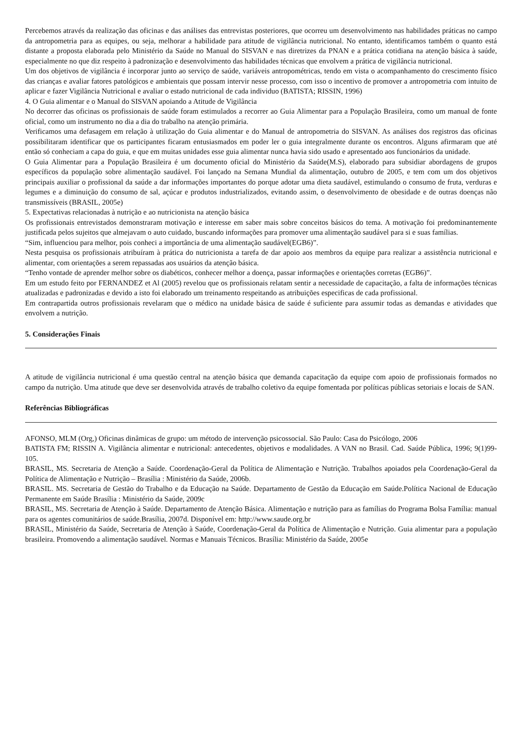Percebemos através da realização das oficinas e das análises das entrevistas posteriores, que ocorreu um desenvolvimento nas habilidades práticas no campo da antropometria para as equipes, ou seja, melhorar a habilidade para atitude de vigilância nutricional. No entanto, identificamos também o quanto está distante a proposta elaborada pelo Ministério da Saúde no Manual do SISVAN e nas diretrizes da PNAN e a prática cotidiana na atenção básica à saúde, especialmente no que diz respeito à padronização e desenvolvimento das habilidades técnicas que envolvem a prática de vigilância nutricional.
Um dos objetivos de vigilância é incorporar junto ao serviço de saúde, variáveis antropométricas, tendo em vista o acompanhamento do crescimento físico das crianças e avaliar fatores patológicos e ambientais que possam intervir nesse processo, com isso o incentivo de promover a antropometria com intuito de aplicar e fazer Vigilância Nutricional e avaliar o estado nutricional de cada individuo (BATISTA; RISSIN, 1996)
4. O Guia alimentar e o Manual do SISVAN apoiando a Atitude de Vigilância
No decorrer das oficinas os profissionais de saúde foram estimulados a recorrer ao Guia Alimentar para a População Brasileira, como um manual de fonte oficial, como um instrumento no dia a dia do trabalho na atenção primária.
Verificamos uma defasagem em relação à utilização do Guia alimentar e do Manual de antropometria do SISVAN. As análises dos registros das oficinas possibilitaram identificar que os participantes ficaram entusiasmados em poder ler o guia integralmente durante os encontros. Alguns afirmaram que até então só conheciam a capa do guia, e que em muitas unidades esse guia alimentar nunca havia sido usado e apresentado aos funcionários da unidade.
O Guia Alimentar para a População Brasileira é um documento oficial do Ministério da Saúde(M.S), elaborado para subsidiar abordagens de grupos específicos da população sobre alimentação saudável. Foi lançado na Semana Mundial da alimentação, outubro de 2005, e tem com um dos objetivos principais auxiliar o profissional da saúde a dar informações importantes do porque adotar uma dieta saudável, estimulando o consumo de fruta, verduras e legumes e a diminuição do consumo de sal, açúcar e produtos industrializados, evitando assim, o desenvolvimento de obesidade e de outras doenças não transmissíveis (BRASIL, 2005e)
5. Expectativas relacionadas à nutrição e ao nutricionista na atenção básica
Os profissionais entrevistados demonstraram motivação e interesse em saber mais sobre conceitos básicos do tema. A motivação foi predominantemente justificada pelos sujeitos que almejavam o auto cuidado, buscando informações para promover uma alimentação saudável para si e suas famílias.
“Sim, influenciou para melhor, pois conheci a importância de uma alimentação saudável(EGB6)”.
Nesta pesquisa os profissionais atribuíram à prática do nutricionista a tarefa de dar apoio aos membros da equipe para realizar a assistência nutricional e alimentar, com orientações a serem repassadas aos usuários da atenção básica.
“Tenho vontade de aprender melhor sobre os diabéticos, conhecer melhor a doença, passar informações e orientações corretas (EGB6)”.
Em um estudo feito por FERNANDEZ et Al (2005) revelou que os profissionais relatam sentir a necessidade de capacitação, a falta de informações técnicas atualizadas e padronizadas e devido a isto foi elaborado um treinamento respeitando as atribuições especificas de cada profissional.
Em contrapartida outros profissionais revelaram que o médico na unidade básica de saúde é suficiente para assumir todas as demandas e atividades que envolvem a nutrição.
5. Considerações Finais
A atitude de vigilância nutricional é uma questão central na atenção básica que demanda capacitação da equipe com apoio de profissionais formados no campo da nutrição. Uma atitude que deve ser desenvolvida através de trabalho coletivo da equipe fomentada por políticas públicas setoriais e locais de SAN.
Referências Bibliográficas
AFONSO, MLM (Org,) Oficinas dinâmicas de grupo: um método de intervenção psicossocial. São Paulo: Casa do Psicólogo, 2006
BATISTA FM; RISSIN A. Vigilância alimentar e nutricional: antecedentes, objetivos e modalidades. A VAN no Brasil. Cad. Saúde Pública, 1996; 9(1)99-105.
BRASIL, MS. Secretaria de Atenção a Saúde. Coordenação-Geral da Política de Alimentação e Nutrição. Trabalhos apoiados pela Coordenação-Geral da Política de Alimentação e Nutrição – Brasília : Ministério da Saúde, 2006b.
BRASIL. MS. Secretaria de Gestão do Trabalho e da Educação na Saúde. Departamento de Gestão da Educação em Saúde.Política Nacional de Educação Permanente em Saúde Brasília : Ministério da Saúde, 2009c
BRASIL, MS. Secretaria de Atenção à Saúde. Departamento de Atenção Básica. Alimentação e nutrição para as famílias do Programa Bolsa Família: manual para os agentes comunitários de saúde.Brasília, 2007d. Disponível em: http://www.saude.org.br
BRASIL, Ministério da Saúde, Secretaria de Atenção à Saúde, Coordenação-Geral da Política de Alimentação e Nutrição. Guia alimentar para a população brasileira. Promovendo a alimentação saudável. Normas e Manuais Técnicos. Brasília: Ministério da Saúde, 2005e